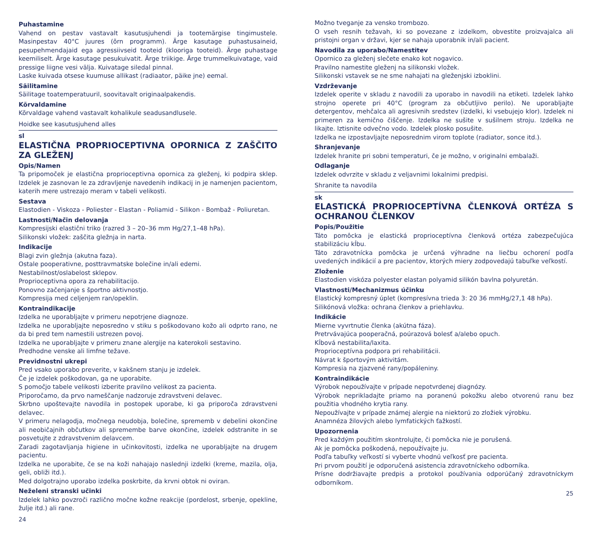Puhastamine
Vahend on pestav vastavalt kasutusjuhendi ja tootemärgise tingimustele. Masinpestav 40°C juures (õrn programm). Ärge kasutage puhastusaineid, pesupehmendajaid ega agressiivseid tooteid (klooriga tooteid). Ärge puhastage keemiliselt. Ärge kasutage pesukuivatit. Ärge triikige. Ärge trummelkuivatage, vaid pressige liigne vesi välja. Kuivatage siledal pinnal.
Laske kuivada otsese kuumuse allikast (radiaator, päike jne) eemal.
Säilitamine
Säilitage toatemperatuuril, soovitavalt originaalpakendis.
Kõrvaldamine
Kõrvaldage vahend vastavalt kohalikule seadusandlusele.
Hoidke see kasutusjuhend alles
sl
ELASTIČNA PROPRIOCEPTIVNA OPORNICA Z ZAŠČITO ZA GLEŽENJ
Opis/Namen
Ta pripomoček je elastična proprioceptivna opornica za gleženj, ki podpira sklep. Izdelek je zasnovan le za zdravljenje navedenih indikacij in je namenjen pacientom, katerih mere ustrezajo meram v tabeli velikosti.
Sestava
Elastodien - Viskoza - Poliester - Elastan - Poliamid - Silikon - Bombaž - Poliuretan.
Lastnosti/Način delovanja
Kompresijski elastični triko (razred 3 – 20–36 mm Hg/27,1–48 hPa).
Silikonski vložek: zaščita gležnja in narta.
Indikacije
Blagi zvin gležnja (akutna faza).
Ostale pooperativne, posttravmatske bolečine in/ali edemi.
Nestabilnost/oslabelost sklepov.
Proprioceptivna opora za rehabilitacijo.
Ponovno začenjanje s športno aktivnostjo.
Kompresija med celjenjem ran/opeklin.
Kontraindikacije
Izdelka ne uporabljajte v primeru nepotrjene diagnoze.
Izdelka ne uporabljajte neposredno v stiku s poškodovano kožo ali odprto rano, ne da bi pred tem namestili ustrezen povoj.
Izdelka ne uporabljajte v primeru znane alergije na katerokoli sestavino.
Predhodne venske ali limfne težave.
Previdnostni ukrepi
Pred vsako uporabo preverite, v kakšnem stanju je izdelek.
Če je izdelek poškodovan, ga ne uporabite.
S pomočjo tabele velikosti izberite pravilno velikost za pacienta.
Priporočamo, da prvo nameščanje nadzoruje zdravstveni delavec.
Skrbno upoštevajte navodila in postopek uporabe, ki ga priporoča zdravstveni delavec.
V primeru nelagodja, močnega neudobja, bolečine, sprememb v debelini okončine ali neobičajnih občutkov ali spremembe barve okončine, izdelek odstranite in se posvetujte z zdravstvenim delavcem.
Zaradi zagotavljanja higiene in učinkovitosti, izdelka ne uporabljajte na drugem pacientu.
Izdelka ne uporabite, če se na koži nahajajo naslednji izdelki (kreme, mazila, olja, geli, obliži itd.).
Med dolgotrajno uporabo izdelka poskrbite, da krvni obtok ni oviran.
Neželeni stranski učinki
Izdelek lahko povzroči različno močne kožne reakcije (pordelost, srbenje, opekline, žulje itd.) ali rane.
24
Možno tveganje za vensko trombozo.
O vseh resnih težavah, ki so povezane z izdelkom, obvestite proizvajalca ali pristojni organ v državi, kjer se nahaja uporabnik in/ali pacient.
Navodila za uporabo/Namestitev
Opornico za gleženj slečete enako kot nogavico.
Pravilno namestite gleženj na silikonski vložek.
Silikonski vstavek se ne sme nahajati na gleženjski izboklini.
Vzdrževanje
Izdelek operite v skladu z navodili za uporabo in navodili na etiketi. Izdelek lahko strojno operete pri 40°C (program za občutljivo perilo). Ne uporabljajte detergentov, mehčalca ali agresivnih sredstev (izdelki, ki vsebujejo klor). Izdelek ni primeren za kemično čiščenje. Izdelka ne sušite v sušilnem stroju. Izdelka ne likajte. Iztisnite odvečno vodo. Izdelek plosko posušite.
Izdelka ne izpostavljajte neposrednim virom toplote (radiator, sonce itd.).
Shranjevanje
Izdelek hranite pri sobni temperaturi, če je možno, v originalni embalaži.
Odlaganje
Izdelek odvrzite v skladu z veljavnimi lokalnimi predpisi.
Shranite ta navodila
sk
ELASTICKÁ PROPRIOCEPTÍVNA ČLENKOVÁ ORTÉZA S OCHRANOU ČLENKOV
Popis/Použitie
Táto pomôcka je elastická proprioceptívna členková ortéza zabezpečujúca stabilizáciu kĺbu.
Táto zdravotnícka pomôcka je určená výhradne na liečbu ochorení podľa uvedených indikácií a pre pacientov, ktorých miery zodpovedajú tabuľke veľkostí.
Zloženie
Elastodien viskóza polyester elastan polyamid silikón bavlna polyuretán.
Vlastnosti/Mechanizmus účinku
Elastický kompresný úplet (kompresívna trieda 3: 20 36 mmHg/27,1 48 hPa).
Silikónová vložka: ochrana členkov a priehlavku.
Indikácie
Mierne vyvrtnutie členka (akútna fáza).
Pretrvávajúca pooperačná, poúrazová bolesť a/alebo opuch.
Kĺbová nestabilita/laxita.
Proprioceptívna podpora pri rehabilitácii.
Návrat k športovým aktivitám.
Kompresia na zjazvené rany/popáleniny.
Kontraindikácie
Výrobok nepoužívajte v prípade nepotvrdenej diagnózy.
Výrobok neprikladajte priamo na poranenú pokožku alebo otvorenú ranu bez použitia vhodného krytia rany.
Nepoužívajte v prípade známej alergie na niektorú zo zložiek výrobku.
Anamnéza žilových alebo lymfatických ťažkostí.
Upozornenia
Pred každým použitím skontrolujte, či pomôcka nie je porušená.
Ak je pomôcka poškodená, nepoužívajte ju.
Podľa tabuľky veľkostí si vyberte vhodnú veľkosť pre pacienta.
Pri prvom použití je odporučená asistencia zdravotníckeho odborníka.
Prísne dodržiavajte predpis a protokol používania odporúčaný zdravotníckym odborníkom.
25